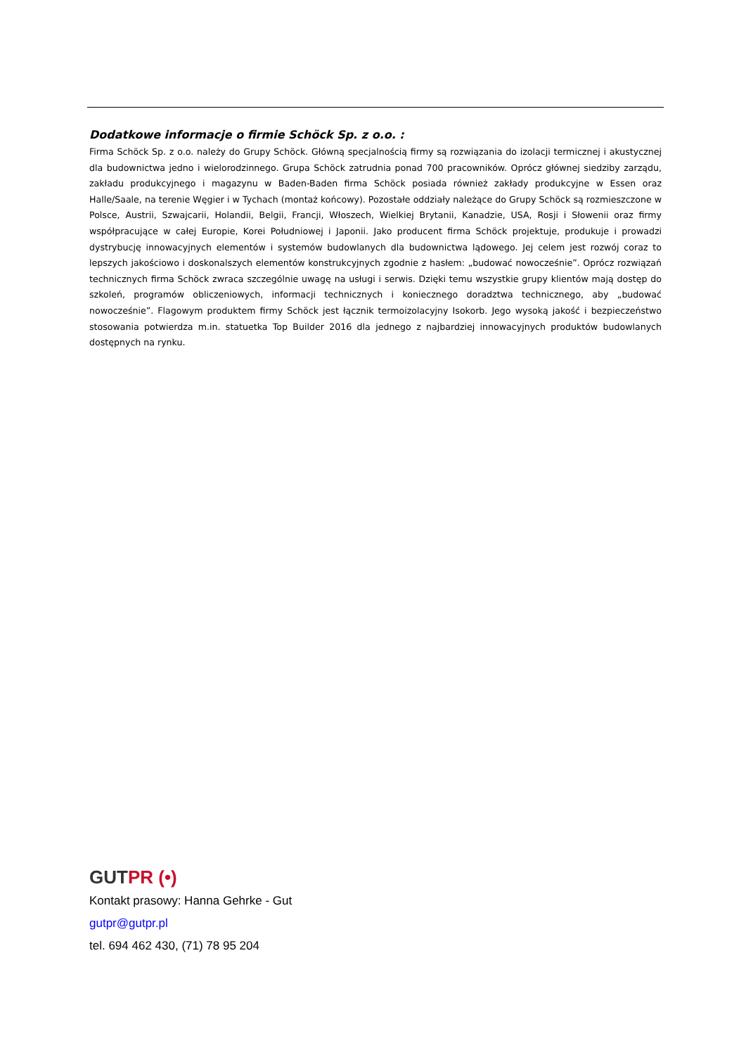Dodatkowe informacje o firmie Schöck Sp. z o.o. :
Firma Schöck Sp. z o.o. należy do Grupy Schöck. Główną specjalnością firmy są rozwiązania do izolacji termicznej i akustycznej dla budownictwa jedno i wielorodzinnego. Grupa Schöck zatrudnia ponad 700 pracowników. Oprócz głównej siedziby zarządu, zakładu produkcyjnego i magazynu w Baden-Baden firma Schöck posiada również zakłady produkcyjne w Essen oraz Halle/Saale, na terenie Węgier i w Tychach (montaż końcowy). Pozostałe oddziały należące do Grupy Schöck są rozmieszczone w Polsce, Austrii, Szwajcarii, Holandii, Belgii, Francji, Włoszech, Wielkiej Brytanii, Kanadzie, USA, Rosji i Słowenii oraz firmy współpracujące w całej Europie, Korei Południowej i Japonii. Jako producent firma Schöck projektuje, produkuje i prowadzi dystrybucję innowacyjnych elementów i systemów budowlanych dla budownictwa lądowego. Jej celem jest rozwój coraz to lepszych jakościowo i doskonalszych elementów konstrukcyjnych zgodnie z hasłem: „budować nowocześnie”. Oprócz rozwiązań technicznych firma Schöck zwraca szczególnie uwagę na usługi i serwis. Dzięki temu wszystkie grupy klientów mają dostęp do szkoleń, programów obliczeniowych, informacji technicznych i koniecznego doradztwa technicznego, aby „budować nowocześnie”. Flagowym produktem firmy Schöck jest łącznik termoizolacyjny Isokorb. Jego wysoką jakość i bezpieczeństwo stosowania potwierdza m.in. statuetka Top Builder 2016 dla jednego z najbardziej innowacyjnych produktów budowlanych dostępnych na rynku.
GUTPR (•)
Kontakt prasowy: Hanna Gehrke - Gut
gutpr@gutpr.pl
tel. 694 462 430, (71) 78 95 204